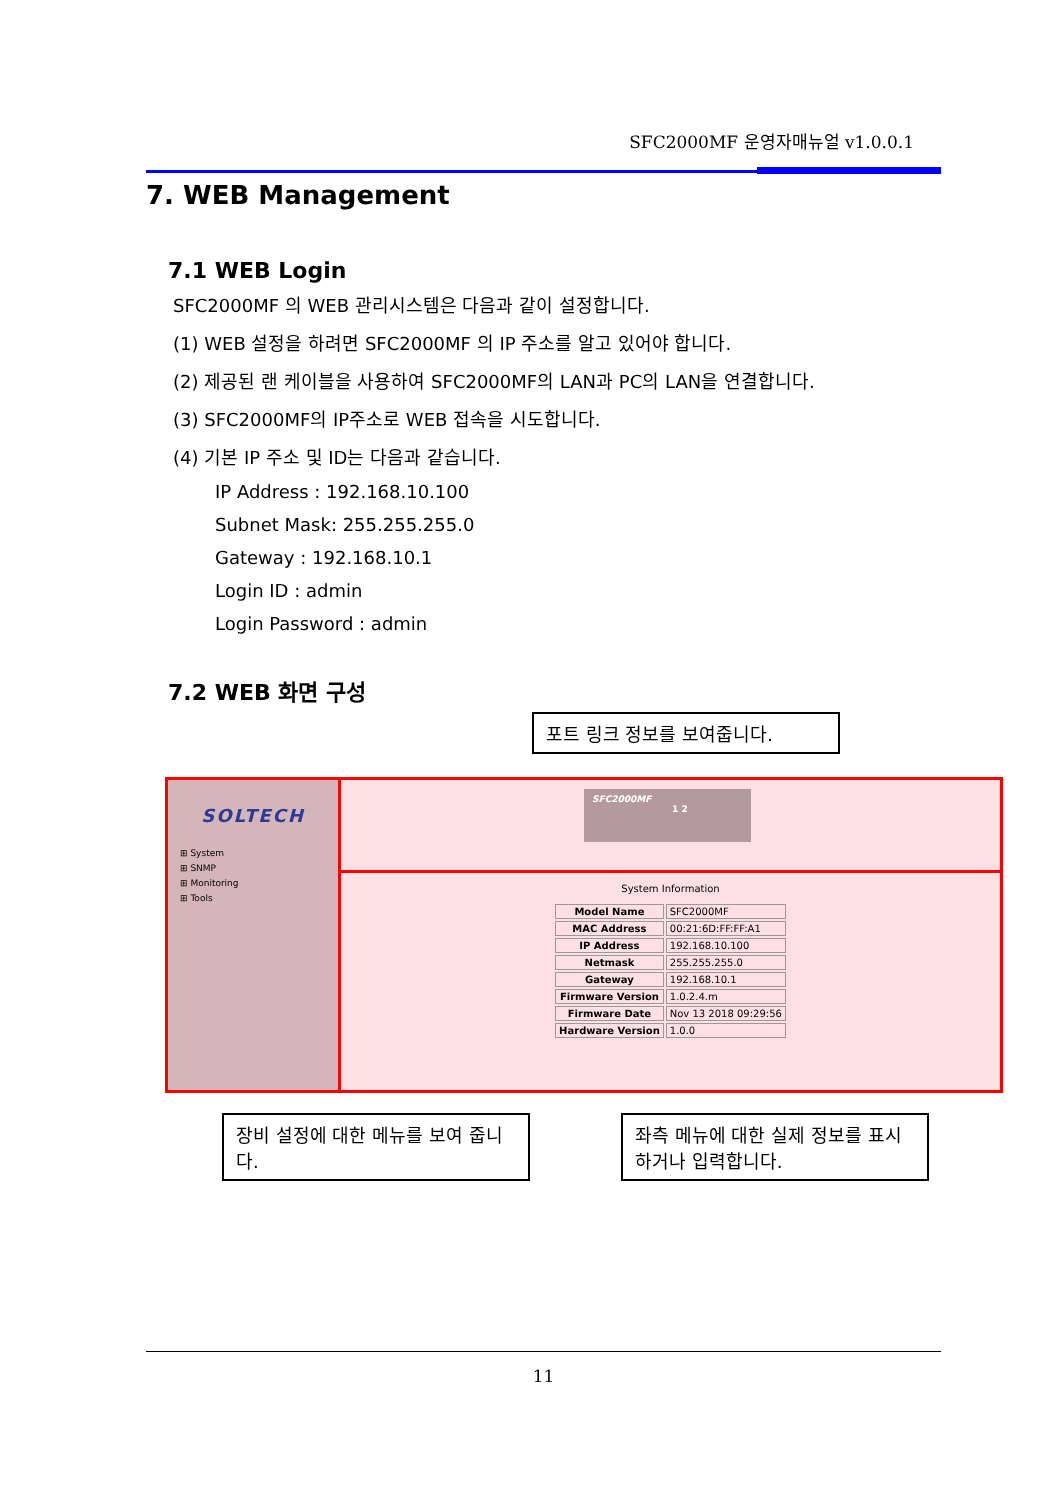SFC2000MF 운영자매뉴얼 v1.0.0.1
7. WEB Management
7.1 WEB Login
SFC2000MF 의 WEB 관리시스템은 다음과 같이 설정합니다.
(1) WEB 설정을 하려면 SFC2000MF 의 IP 주소를 알고 있어야 합니다.
(2) 제공된 랜 케이블을 사용하여 SFC2000MF의 LAN과 PC의 LAN을 연결합니다.
(3) SFC2000MF의 IP주소로 WEB 접속을 시도합니다.
(4) 기본 IP 주소 및 ID는 다음과 같습니다.
IP Address : 192.168.10.100
Subnet Mask: 255.255.255.0
Gateway : 192.168.10.1
Login ID : admin
Login Password : admin
7.2 WEB 화면 구성
포트 링크 정보를 보여줍니다.
SOLTECH
⊞ System
⊞ SNMP
⊞ Monitoring
⊞ Tools
SFC2000MF
1 2
System Information
| Model Name | SFC2000MF |
| MAC Address | 00:21:6D:FF:FF:A1 |
| IP Address | 192.168.10.100 |
| Netmask | 255.255.255.0 |
| Gateway | 192.168.10.1 |
| Firmware Version | 1.0.2.4.m |
| Firmware Date | Nov 13 2018 09:29:56 |
| Hardware Version | 1.0.0 |
장비 설정에 대한 메뉴를 보여 줍니다.
좌측 메뉴에 대한 실제 정보를 표시하거나 입력합니다.
11